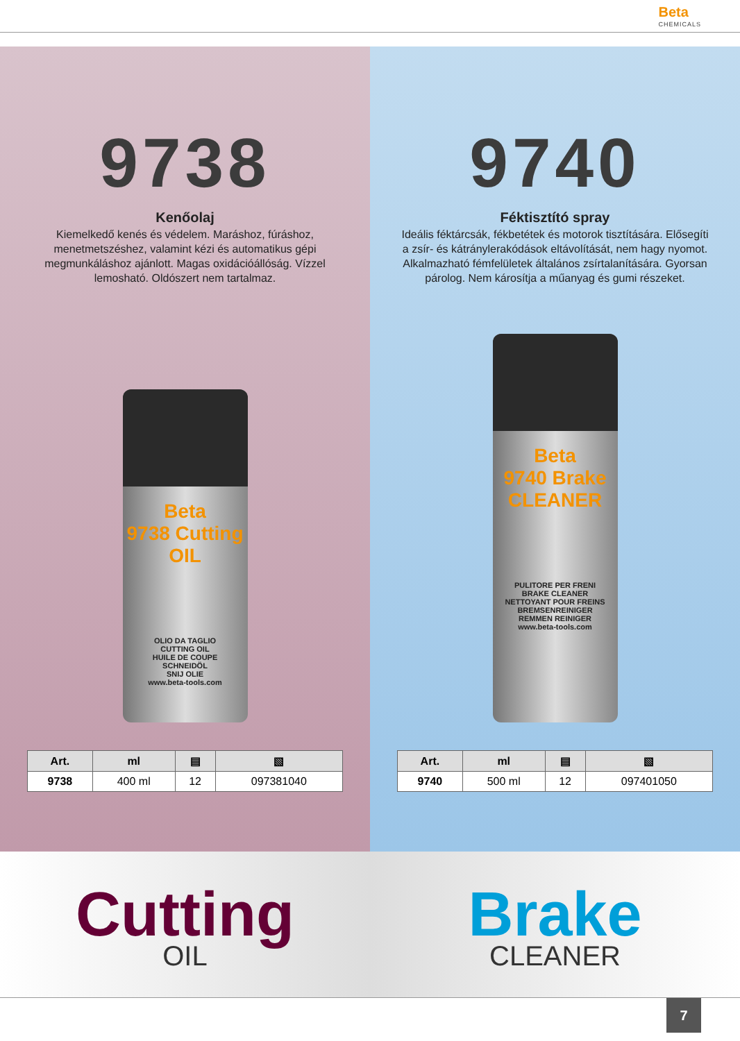Beta CHEMICALS
9738
Kenőolaj
Kiemelkedő kenés és védelem. Maráshoz, fúráshoz, menetmetszéshez, valamint kézi és automatikus gépi megmunkáláshoz ajánlott. Magas oxidációállóság. Vízzel lemosható. Oldószert nem tartalmaz.
Beta
9738 Cutting OIL
OLIO DA TAGLIO
CUTTING OIL
HUILE DE COUPE
SCHNEIDÖL
SNIJ OLIE
www.beta-tools.com
| Art. | ml | ▤ | ▧ |
| --- | --- | --- | --- |
| 9738 | 400 ml | 12 | 097381040 |
9740
Féktisztító spray
Ideális féktárcsák, fékbetétek és motorok tisztítására. Elősegíti a zsír- és kátránylerakódások eltávolítását, nem hagy nyomot. Alkalmazható fémfelületek általános zsírtalanítására. Gyorsan párolog. Nem károsítja a műanyag és gumi részeket.
Beta
9740 Brake CLEANER
PULITORE PER FRENI
BRAKE CLEANER
NETTOYANT POUR FREINS
BREMSENREINIGER
REMMEN REINIGER
www.beta-tools.com
| Art. | ml | ▤ | ▧ |
| --- | --- | --- | --- |
| 9740 | 500 ml | 12 | 097401050 |
Cutting
OIL
Brake
CLEANER
7